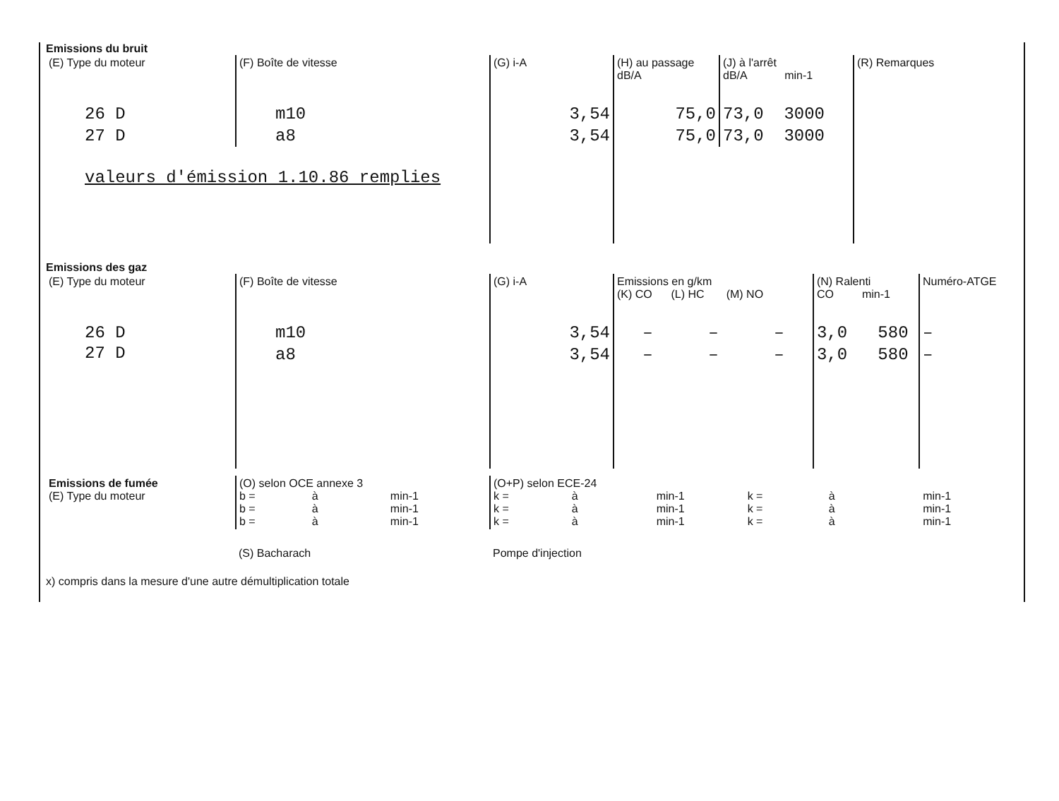Emissions du bruit
| (E) Type du moteur | (F) Boîte de vitesse | (G) i-A | (H) au passage dB/A | (J) à l'arrêt dB/A min-1 | (R) Remarques |
| --- | --- | --- | --- | --- | --- |
| 26 D | m10 | 3,54 | 75,0 | 73,0 3000 | |
| 27 D | a8 | 3,54 | 75,0 | 73,0 3000 | |
| valeurs d'émission 1.10.86 remplies | | | | | |
Emissions des gaz
| (E) Type du moteur | (F) Boîte de vitesse | (G) i-A | Emissions en g/km (K) CO (L) HC (M) NO | | | (N) Ralenti CO min-1 | Numéro-ATGE |
| --- | --- | --- | --- | --- | --- | --- | --- |
| 26 D | m10 | 3,54 | – | – | – | 3,0 580 | – |
| 27 D | a8 | 3,54 | – | – | – | 3,0 580 | – |
| Emissions de fumée (E) Type du moteur | (O) selon OCE annexe 3 b = à min-1 b = à min-1 b = à min-1 | (O+P) selon ECE-24 k = à min-1 k = à min-1 k = à min-1 k = à min-1 k = à min-1 k = à min-1 |
| | (S) Bacharach | Pompe d'injection |
x) compris dans la mesure d'une autre démultiplication totale